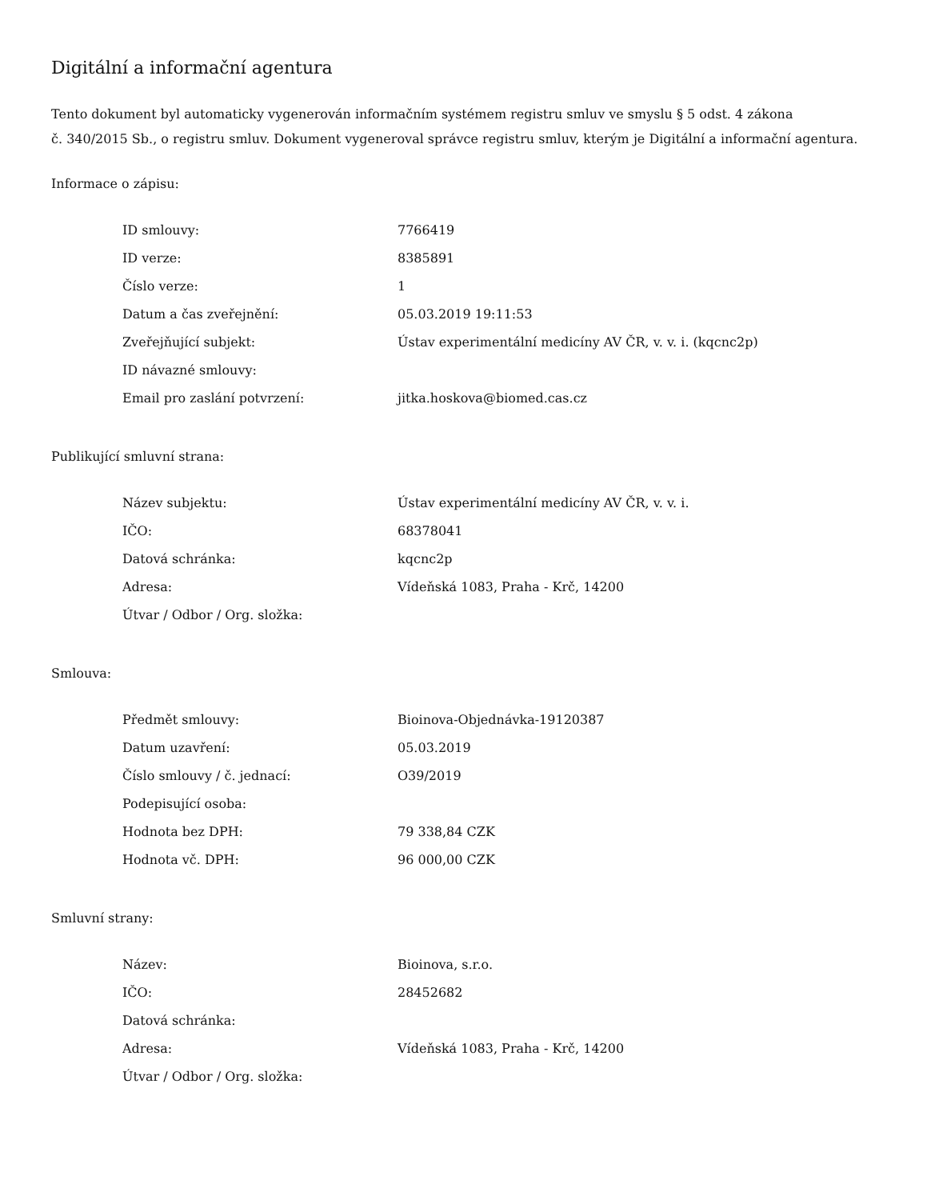Digitální a informační agentura
Tento dokument byl automaticky vygenerován informačním systémem registru smluv ve smyslu § 5 odst. 4 zákona
č. 340/2015 Sb., o registru smluv. Dokument vygeneroval správce registru smluv, kterým je Digitální a informační agentura.
Informace o zápisu:
| ID smlouvy: | 7766419 |
| ID verze: | 8385891 |
| Číslo verze: | 1 |
| Datum a čas zveřejnění: | 05.03.2019 19:11:53 |
| Zveřejňující subjekt: | Ústav experimentální medicíny AV ČR, v. v. i. (kqcnc2p) |
| ID návazné smlouvy: | |
| Email pro zaslání potvrzení: | jitka.hoskova@biomed.cas.cz |
Publikující smluvní strana:
| Název subjektu: | Ústav experimentální medicíny AV ČR, v. v. i. |
| IČO: | 68378041 |
| Datová schránka: | kqcnc2p |
| Adresa: | Vídeňská 1083, Praha - Krč, 14200 |
| Útvar / Odbor / Org. složka: | |
Smlouva:
| Předmět smlouvy: | Bioinova-Objednávka-19120387 |
| Datum uzavření: | 05.03.2019 |
| Číslo smlouvy / č. jednací: | O39/2019 |
| Podepisující osoba: | |
| Hodnota bez DPH: | 79 338,84 CZK |
| Hodnota vč. DPH: | 96 000,00 CZK |
Smluvní strany:
| Název: | Bioinova, s.r.o. |
| IČO: | 28452682 |
| Datová schránka: | |
| Adresa: | Vídeňská 1083, Praha - Krč, 14200 |
| Útvar / Odbor / Org. složka: | |